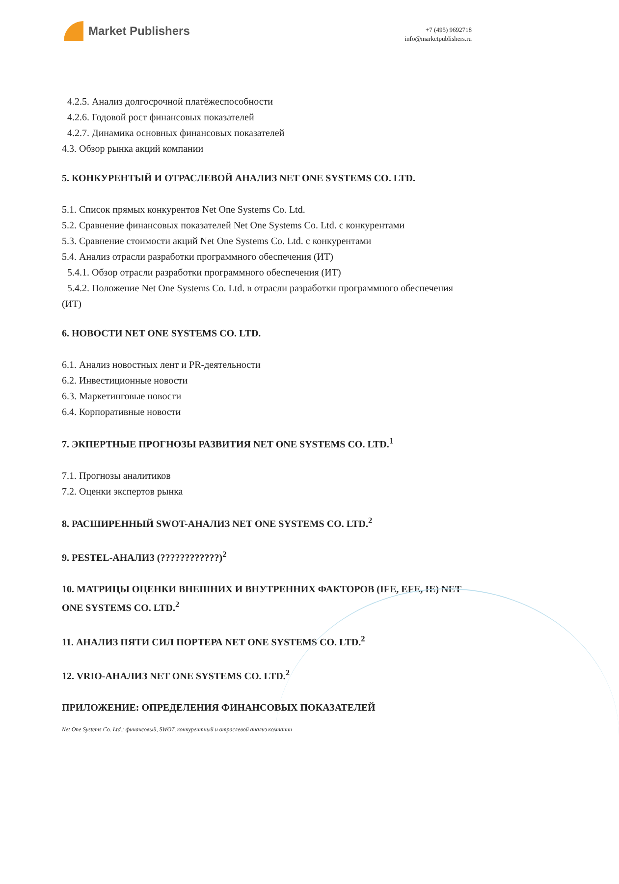Market Publishers
+7 (495) 9692718
info@marketpublishers.ru
4.2.5. Анализ долгосрочной платёжеспособности
4.2.6. Годовой рост финансовых показателей
4.2.7. Динамика основных финансовых показателей
4.3. Обзор рынка акций компании
5. КОНКУРЕНТЫЙ И ОТРАСЛЕВОЙ АНАЛИЗ NET ONE SYSTEMS CO. LTD.
5.1. Список прямых конкурентов Net One Systems Co. Ltd.
5.2. Сравнение финансовых показателей Net One Systems Co. Ltd. с конкурентами
5.3. Сравнение стоимости акций Net One Systems Co. Ltd. с конкурентами
5.4. Анализ отрасли разработки программного обеспечения (ИТ)
5.4.1. Обзор отрасли разработки программного обеспечения (ИТ)
5.4.2. Положение Net One Systems Co. Ltd. в отрасли разработки программного обеспечения (ИТ)
6. НОВОСТИ NET ONE SYSTEMS CO. LTD.
6.1. Анализ новостных лент и PR-деятельности
6.2. Инвестиционные новости
6.3. Маркетинговые новости
6.4. Корпоративные новости
7. ЭКПЕРТНЫЕ ПРОГНОЗЫ РАЗВИТИЯ NET ONE SYSTEMS CO. LTD.<sup>1</sup>
7.1. Прогнозы аналитиков
7.2. Оценки экспертов рынка
8. РАСШИРЕННЫЙ SWOT-АНАЛИЗ NET ONE SYSTEMS CO. LTD.<sup>2</sup>
9. PESTEL-АНАЛИЗ (????????????)<sup>2</sup>
10. МАТРИЦЫ ОЦЕНКИ ВНЕШНИХ И ВНУТРЕННИХ ФАКТОРОВ (IFE, EFE, IE) NET ONE SYSTEMS CO. LTD.<sup>2</sup>
11. АНАЛИЗ ПЯТИ СИЛ ПОРТЕРА NET ONE SYSTEMS CO. LTD.<sup>2</sup>
12. VRIO-АНАЛИЗ NET ONE SYSTEMS CO. LTD.<sup>2</sup>
ПРИЛОЖЕНИЕ: ОПРЕДЕЛЕНИЯ ФИНАНСОВЫХ ПОКАЗАТЕЛЕЙ
Net One Systems Co. Ltd.: финансовый, SWOT, конкурентный и отраслевой анализ компании